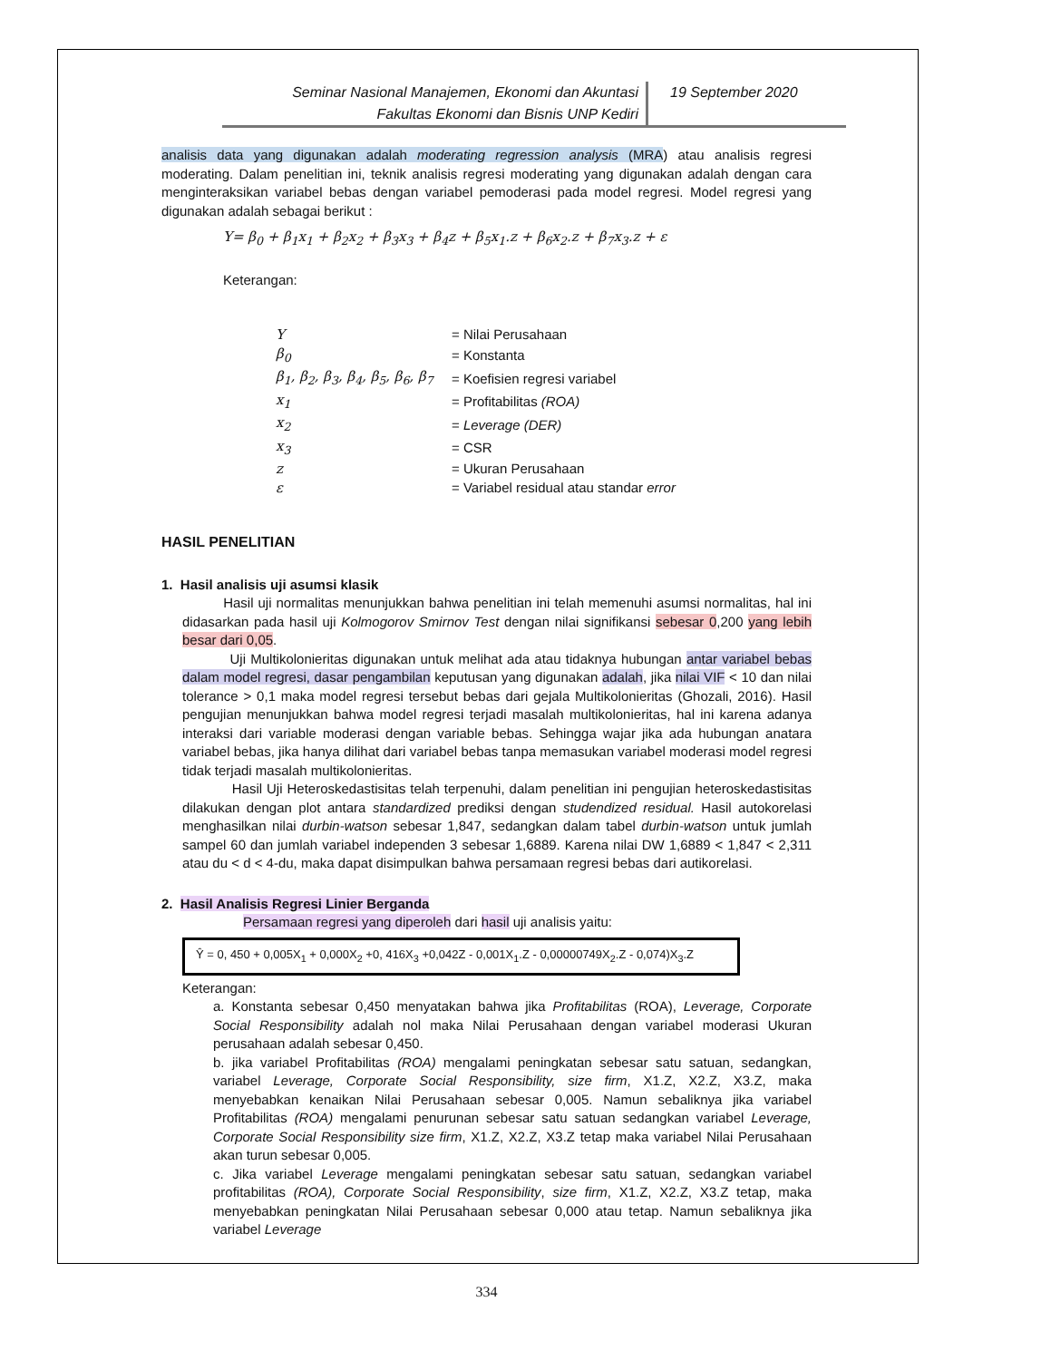Seminar Nasional Manajemen, Ekonomi dan Akuntasi
Fakultas Ekonomi dan Bisnis UNP Kediri
19 September 2020
analisis data yang digunakan adalah moderating regression analysis (MRA) atau analisis regresi moderating. Dalam penelitian ini, teknik analisis regresi moderating yang digunakan adalah dengan cara menginteraksikan variabel bebas dengan variabel pemoderasi pada model regresi. Model regresi yang digunakan adalah sebagai berikut :
Y= β<sub>0</sub> + β<sub>1</sub>x<sub>1</sub> + β<sub>2</sub>x<sub>2</sub> + β<sub>3</sub>x<sub>3</sub> + β<sub>4</sub>z + β<sub>5</sub>x<sub>1</sub>.z + β<sub>6</sub>x<sub>2</sub>.z + β<sub>7</sub>x<sub>3</sub>.z + ε
Keterangan:
| Y | = Nilai Perusahaan |
| β<sub>0</sub> | = Konstanta |
| β<sub>1</sub>, β<sub>2</sub>, β<sub>3</sub>, β<sub>4</sub>, β<sub>5</sub>, β<sub>6</sub>, β<sub>7</sub> | = Koefisien regresi variabel |
| x<sub>1</sub> | = Profitabilitas (ROA) |
| x<sub>2</sub> | = Leverage (DER) |
| x<sub>3</sub> | = CSR |
| z | = Ukuran Perusahaan |
| ε | = Variabel residual atau standar error |
HASIL PENELITIAN
1. Hasil analisis uji asumsi klasik
Hasil uji normalitas menunjukkan bahwa penelitian ini telah memenuhi asumsi normalitas, hal ini didasarkan pada hasil uji Kolmogorov Smirnov Test dengan nilai signifikansi sebesar 0,200 yang lebih besar dari 0,05.
Uji Multikolonieritas digunakan untuk melihat ada atau tidaknya hubungan antar variabel bebas dalam model regresi, dasar pengambilan keputusan yang digunakan adalah, jika nilai VIF < 10 dan nilai tolerance > 0,1 maka model regresi tersebut bebas dari gejala Multikolonieritas (Ghozali, 2016). Hasil pengujian menunjukkan bahwa model regresi terjadi masalah multikolonieritas, hal ini karena adanya interaksi dari variable moderasi dengan variable bebas. Sehingga wajar jika ada hubungan anatara variabel bebas, jika hanya dilihat dari variabel bebas tanpa memasukan variabel moderasi model regresi tidak terjadi masalah multikolonieritas.
Hasil Uji Heteroskedastisitas telah terpenuhi, dalam penelitian ini pengujian heteroskedastisitas dilakukan dengan plot antara standardized prediksi dengan studendized residual. Hasil autokorelasi menghasilkan nilai durbin-watson sebesar 1,847, sedangkan dalam tabel durbin-watson untuk jumlah sampel 60 dan jumlah variabel independen 3 sebesar 1,6889. Karena nilai DW 1,6889 < 1,847 < 2,311 atau du < d < 4-du, maka dapat disimpulkan bahwa persamaan regresi bebas dari autikorelasi.
2. Hasil Analisis Regresi Linier Berganda
Persamaan regresi yang diperoleh dari hasil uji analisis yaitu:
Ŷ = 0, 450 + 0,005X<sub>1</sub> + 0,000X<sub>2</sub> +0, 416X<sub>3</sub> +0,042Z - 0,001X<sub>1</sub>.Z - 0,00000749X<sub>2</sub>.Z - 0,074)X<sub>3</sub>.Z
Keterangan:
a. Konstanta sebesar 0,450 menyatakan bahwa jika Profitabilitas (ROA), Leverage, Corporate Social Responsibility adalah nol maka Nilai Perusahaan dengan variabel moderasi Ukuran perusahaan adalah sebesar 0,450.
b. jika variabel Profitabilitas (ROA) mengalami peningkatan sebesar satu satuan, sedangkan, variabel Leverage, Corporate Social Responsibility, size firm, X1.Z, X2.Z, X3.Z, maka menyebabkan kenaikan Nilai Perusahaan sebesar 0,005. Namun sebaliknya jika variabel Profitabilitas (ROA) mengalami penurunan sebesar satu satuan sedangkan variabel Leverage, Corporate Social Responsibility size firm, X1.Z, X2.Z, X3.Z tetap maka variabel Nilai Perusahaan akan turun sebesar 0,005.
c. Jika variabel Leverage mengalami peningkatan sebesar satu satuan, sedangkan variabel profitabilitas (ROA), Corporate Social Responsibility, size firm, X1.Z, X2.Z, X3.Z tetap, maka menyebabkan peningkatan Nilai Perusahaan sebesar 0,000 atau tetap. Namun sebaliknya jika variabel Leverage
334